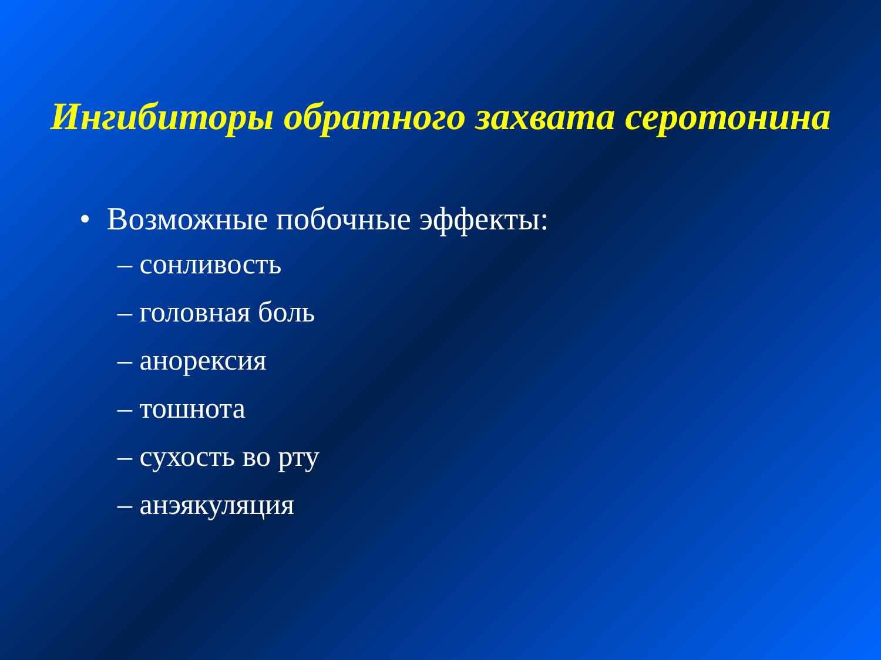Ингибиторы обратного захвата серотонина
• Возможные побочные эффекты:
– сонливость
– головная боль
– анорексия
– тошнота
– сухость во рту
– анэякуляция